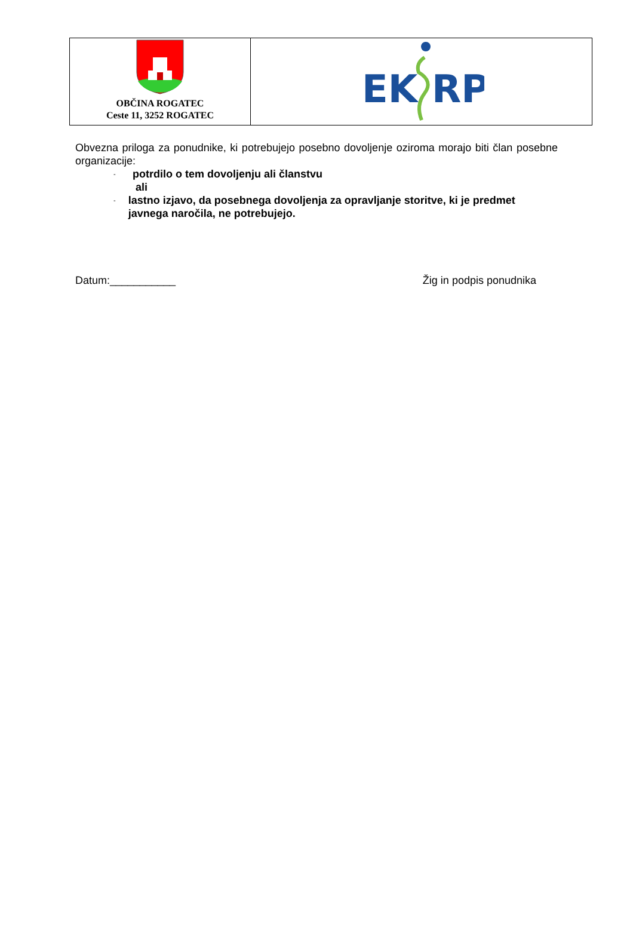| OBČINA ROGATEC Ceste 11, 3252 ROGATEC | EK RP |
Obvezna priloga za ponudnike, ki potrebujejo posebno dovoljenje oziroma morajo biti član posebne organizacije:
- potrdilo o tem dovoljenju ali članstvu
ali
- lastno izjavo, da posebnega dovoljenja za opravljanje storitve, ki je predmet javnega naročila, ne potrebujejo.
Datum:___________ Žig in podpis ponudnika